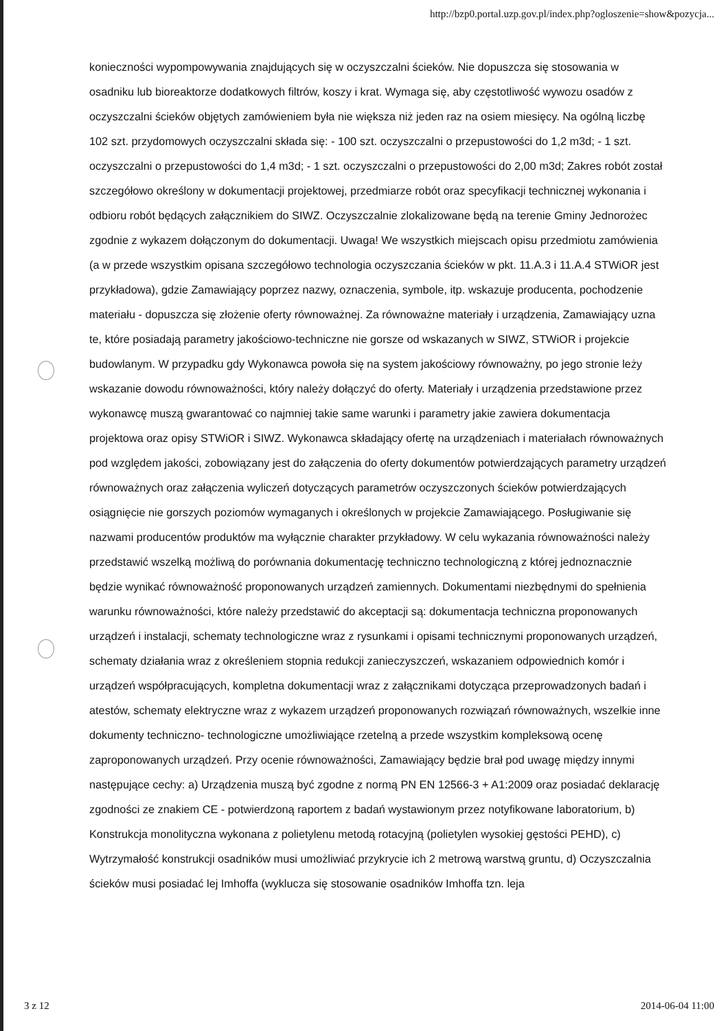http://bzp0.portal.uzp.gov.pl/index.php?ogloszenie=show&pozycja...
konieczności wypompowywania znajdujących się w oczyszczalni ścieków. Nie dopuszcza się stosowania w osadniku lub bioreaktorze dodatkowych filtrów, koszy i krat. Wymaga się, aby częstotliwość wywozu osadów z oczyszczalni ścieków objętych zamówieniem była nie większa niż jeden raz na osiem miesięcy. Na ogólną liczbę 102 szt. przydomowych oczyszczalni składa się: - 100 szt. oczyszczalni o przepustowości do 1,2 m3d; - 1 szt. oczyszczalni o przepustowości do 1,4 m3d; - 1 szt. oczyszczalni o przepustowości do 2,00 m3d; Zakres robót został szczegółowo określony w dokumentacji projektowej, przedmiarze robót oraz specyfikacji technicznej wykonania i odbioru robót będących załącznikiem do SIWZ. Oczyszczalnie zlokalizowane będą na terenie Gminy Jednorożec zgodnie z wykazem dołączonym do dokumentacji. Uwaga! We wszystkich miejscach opisu przedmiotu zamówienia (a w przede wszystkim opisana szczegółowo technologia oczyszczania ścieków w pkt. 11.A.3 i 11.A.4 STWiOR jest przykładowa), gdzie Zamawiający poprzez nazwy, oznaczenia, symbole, itp. wskazuje producenta, pochodzenie materiału - dopuszcza się złożenie oferty równoważnej. Za równoważne materiały i urządzenia, Zamawiający uzna te, które posiadają parametry jakościowo-techniczne nie gorsze od wskazanych w SIWZ, STWiOR i projekcie budowlanym. W przypadku gdy Wykonawca powoła się na system jakościowy równoważny, po jego stronie leży wskazanie dowodu równoważności, który należy dołączyć do oferty. Materiały i urządzenia przedstawione przez wykonawcę muszą gwarantować co najmniej takie same warunki i parametry jakie zawiera dokumentacja projektowa oraz opisy STWiOR i SIWZ. Wykonawca składający ofertę na urządzeniach i materiałach równoważnych pod względem jakości, zobowiązany jest do załączenia do oferty dokumentów potwierdzających parametry urządzeń równoważnych oraz załączenia wyliczeń dotyczących parametrów oczyszczonych ścieków potwierdzających osiągnięcie nie gorszych poziomów wymaganych i określonych w projekcie Zamawiającego. Posługiwanie się nazwami producentów produktów ma wyłącznie charakter przykładowy. W celu wykazania równoważności należy przedstawić wszelką możliwą do porównania dokumentację techniczno technologiczną z której jednoznacznie będzie wynikać równoważność proponowanych urządzeń zamiennych. Dokumentami niezbędnymi do spełnienia warunku równoważności, które należy przedstawić do akceptacji są: dokumentacja techniczna proponowanych urządzeń i instalacji, schematy technologiczne wraz z rysunkami i opisami technicznymi proponowanych urządzeń, schematy działania wraz z określeniem stopnia redukcji zanieczyszczeń, wskazaniem odpowiednich komór i urządzeń współpracujących, kompletna dokumentacji wraz z załącznikami dotycząca przeprowadzonych badań i atestów, schematy elektryczne wraz z wykazem urządzeń proponowanych rozwiązań równoważnych, wszelkie inne dokumenty techniczno- technologiczne umożliwiające rzetelną a przede wszystkim kompleksową ocenę zaproponowanych urządzeń. Przy ocenie równoważności, Zamawiający będzie brał pod uwagę między innymi następujące cechy: a) Urządzenia muszą być zgodne z normą PN EN 12566-3 + A1:2009 oraz posiadać deklarację zgodności ze znakiem CE - potwierdzoną raportem z badań wystawionym przez notyfikowane laboratorium, b) Konstrukcja monolityczna wykonana z polietylenu metodą rotacyjną (polietylen wysokiej gęstości PEHD), c) Wytrzymałość konstrukcji osadników musi umożliwiać przykrycie ich 2 metrową warstwą gruntu, d) Oczyszczalnia ścieków musi posiadać lej Imhoffa (wyklucza się stosowanie osadników Imhoffa tzn. leja
3 z 12 2014-06-04 11:00